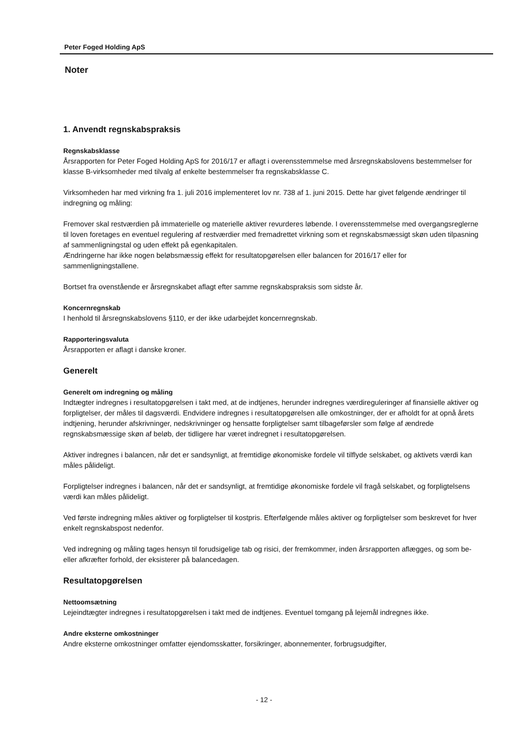Peter Foged Holding ApS
Noter
1. Anvendt regnskabspraksis
Regnskabsklasse
Årsrapporten for Peter Foged Holding ApS for 2016/17 er aflagt i overensstemmelse med årsregnskabslovens bestemmelser for klasse B-virksomheder med tilvalg af enkelte bestemmelser fra regnskabsklasse C.
Virksomheden har med virkning fra 1. juli 2016 implementeret lov nr. 738 af 1. juni 2015. Dette har givet følgende ændringer til indregning og måling:
Fremover skal restværdien på immaterielle og materielle aktiver revurderes løbende. I overensstemmelse med overgangsreglerne til loven foretages en eventuel regulering af restværdier med fremadrettet virkning som et regnskabsmæssigt skøn uden tilpasning af sammenligningstal og uden effekt på egenkapitalen.
Ændringerne har ikke nogen beløbsmæssig effekt for resultatopgørelsen eller balancen for 2016/17 eller for sammenligningstallene.
Bortset fra ovenstående er årsregnskabet aflagt efter samme regnskabspraksis som sidste år.
Koncernregnskab
I henhold til årsregnskabslovens §110, er der ikke udarbejdet koncernregnskab.
Rapporteringsvaluta
Årsrapporten er aflagt i danske kroner.
Generelt
Generelt om indregning og måling
Indtægter indregnes i resultatopgørelsen i takt med, at de indtjenes, herunder indregnes værdireguleringer af finansielle aktiver og forpligtelser, der måles til dagsværdi. Endvidere indregnes i resultatopgørelsen alle omkostninger, der er afholdt for at opnå årets indtjening, herunder afskrivninger, nedskrivninger og hensatte forpligtelser samt tilbageførsler som følge af ændrede regnskabsmæssige skøn af beløb, der tidligere har været indregnet i resultatopgørelsen.
Aktiver indregnes i balancen, når det er sandsynligt, at fremtidige økonomiske fordele vil tilflyde selskabet, og aktivets værdi kan måles pålideligt.
Forpligtelser indregnes i balancen, når det er sandsynligt, at fremtidige økonomiske fordele vil fragå selskabet, og forpligtelsens værdi kan måles pålideligt.
Ved første indregning måles aktiver og forpligtelser til kostpris. Efterfølgende måles aktiver og forpligtelser som beskrevet for hver enkelt regnskabspost nedenfor.
Ved indregning og måling tages hensyn til forudsigelige tab og risici, der fremkommer, inden årsrapporten aflægges, og som be- eller afkræfter forhold, der eksisterer på balancedagen.
Resultatopgørelsen
Nettoomsætning
Lejeindtægter indregnes i resultatopgørelsen i takt med de indtjenes. Eventuel tomgang på lejemål indregnes ikke.
Andre eksterne omkostninger
Andre eksterne omkostninger omfatter ejendomsskatter, forsikringer, abonnementer, forbrugsudgifter,
- 12 -